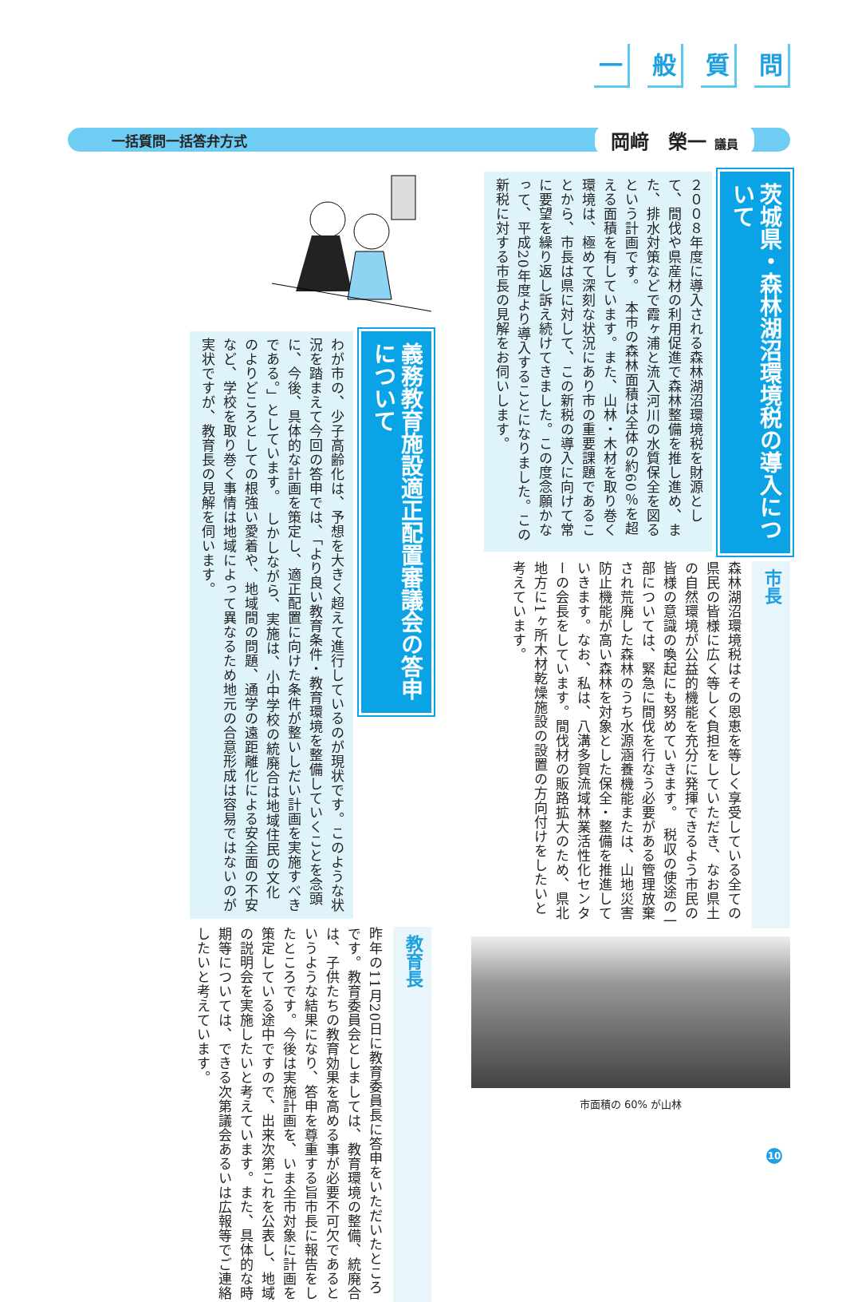一般質問
一括質問一括答弁方式
岡﨑　榮一 議員
茨城県・森林湖沼環境税の導入について
２００８年度に導入される森林湖沼環境税を財源として、間伐や県産材の利用促進で森林整備を推し進め、また、排水対策などで霞ヶ浦と流入河川の水質保全を図るという計画です。　本市の森林面積は全体の約60％を超える面積を有しています。また、山林・木材を取り巻く環境は、極めて深刻な状況にあり市の重要課題であることから、市長は県に対して、この新税の導入に向けて常に要望を繰り返し訴え続けてきました。この度念願かなって、平成20年度より導入することになりました。この新税に対する市長の見解をお伺いします。
市長
森林湖沼環境税はその恩恵を等しく享受している全ての県民の皆様に広く等しく負担をしていただき、なお県土の自然環境が公益的機能を充分に発揮できるよう市民の皆様の意識の喚起にも努めていきます。　税収の使途の一部については、緊急に間伐を行なう必要がある管理放棄され荒廃した森林のうち水源涵養機能または、山地災害防止機能が高い森林を対象とした保全・整備を推進していきます。なお、私は、八溝多賀流域林業活性化センターの会長をしています。間伐材の販路拡大のため、県北地方に1ヶ所木材乾燥施設の設置の方向付けをしたいと考えています。
市面積の 60% が山林
義務教育施設適正配置審議会の答申について
わが市の、少子高齢化は、予想を大きく超えて進行しているのが現状です。このような状況を踏まえて今回の答申では、「より良い教育条件・教育環境を整備していくことを念頭に、今後、具体的な計画を策定し、適正配置に向けた条件が整いしだい計画を実施すべきである。」としています。　しかしながら、実施は、小中学校の統廃合は地域住民の文化のよりどころとしての根強い愛着や、地域間の問題、通学の遠距離化による安全面の不安など、学校を取り巻く事情は地域によって異なるため地元の合意形成は容易ではないのが実状ですが、教育長の見解を伺います。
教育長
昨年の11月20日に教育委員長に答申をいただいたところです。教育委員会としましては、教育環境の整備、統廃合は、子供たちの教育効果を高める事が必要不可欠であるというような結果になり、答申を尊重する旨市長に報告をしたところです。今後は実施計画を、いま全市対象に計画を策定している途中ですので、出来次第これを公表し、地域の説明会を実施したいと考えています。また、具体的な時期等については、できる次第議会あるいは広報等でご連絡したいと考えています。
10